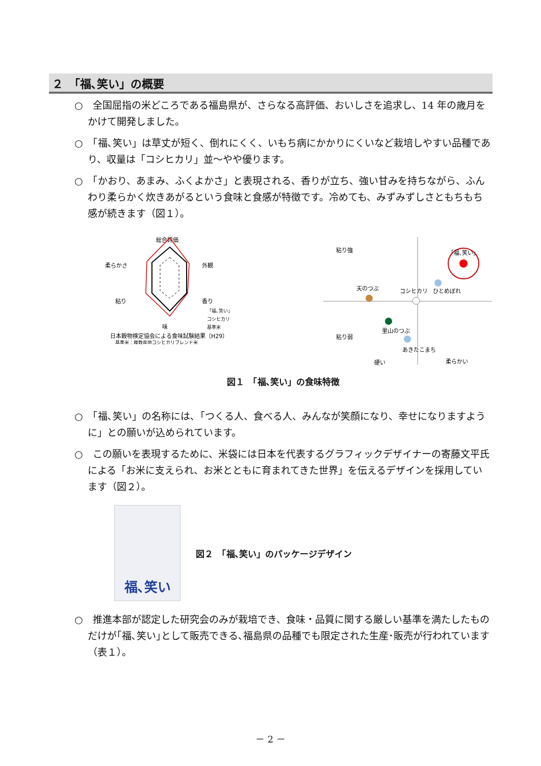２　「福､笑い」の概要
○　全国屈指の米どころである福島県が、さらなる高評価、おいしさを追求し、14 年の歳月をかけて開発しました。
○　「福､笑い」は草丈が短く、倒れにくく、いもち病にかかりにくいなど栽培しやすい品種であり、収量は「コシヒカリ」並～やや優ります。
○　「かおり、あまみ、ふくよかさ」と表現される、香りが立ち、強い甘みを持ちながら、ふんわり柔らかく炊きあがるという食味と食感が特徴です。冷めても、みずみずしさともちもち感が続きます（図１）。
総合評価
外観
香り
味
粘り
柔らかさ
「福､笑い」
コシヒカリ
基準米
日本穀物検定協会による食味試験結果（H29）
基準米：複数産地コシヒカリブレンド米
粘り強
粘り弱
「福､笑い」
ひとめぼれ
天のつぶ
コシヒカリ
里山のつぶ
あきたこまち
硬い
柔らかい
図１　「福､笑い」の食味特徴
○　「福､笑い」の名称には､「つくる人、食べる人、みんなが笑顔になり、幸せになりますように」との願いが込められています。
○　この願いを表現するために、米袋には日本を代表するグラフィックデザイナーの寄藤文平氏による「お米に支えられ、お米とともに育まれてきた世界」を伝えるデザインを採用しています（図２）。
福､笑い
図２　「福､笑い」のパッケージデザイン
○　推進本部が認定した研究会のみが栽培でき、食味・品質に関する厳しい基準を満たしたものだけが｢福､笑い｣として販売できる､福島県の品種でも限定された生産･販売が行われています（表１）。
－ 2 －